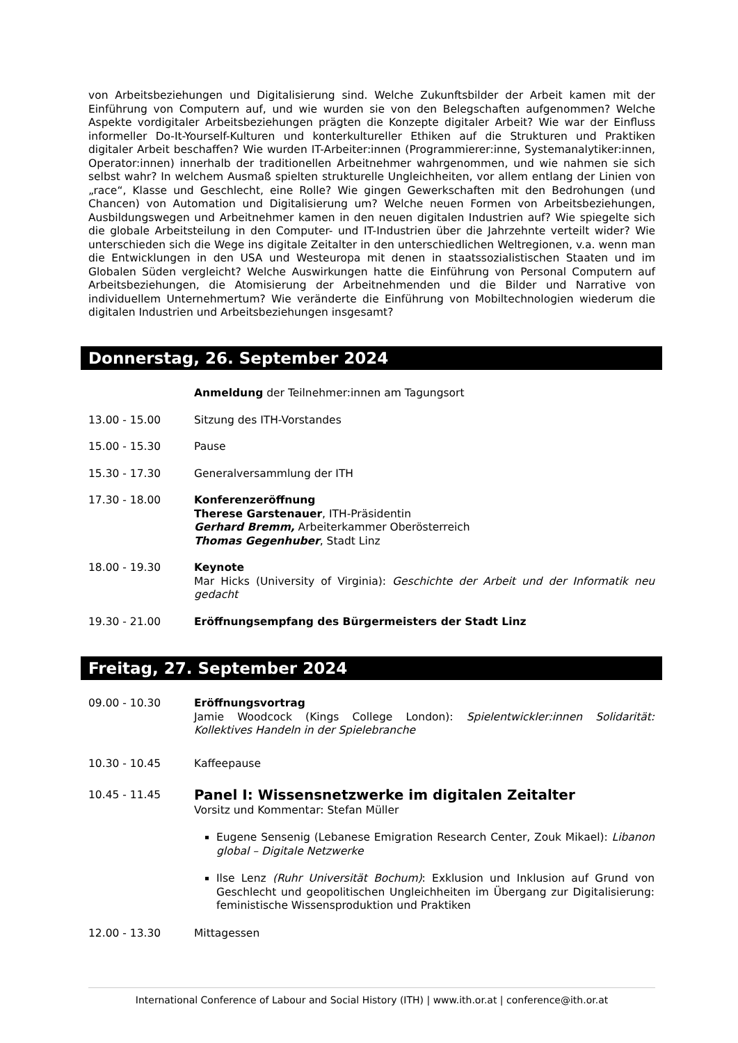von Arbeitsbeziehungen und Digitalisierung sind. Welche Zukunftsbilder der Arbeit kamen mit der Einführung von Computern auf, und wie wurden sie von den Belegschaften aufgenommen? Welche Aspekte vordigitaler Arbeitsbeziehungen prägten die Konzepte digitaler Arbeit? Wie war der Einfluss informeller Do-It-Yourself-Kulturen und konterkultureller Ethiken auf die Strukturen und Praktiken digitaler Arbeit beschaffen? Wie wurden IT-Arbeiter:innen (Programmierer:inne, Systemanalytiker:innen, Operator:innen) innerhalb der traditionellen Arbeitnehmer wahrgenommen, und wie nahmen sie sich selbst wahr? In welchem Ausmaß spielten strukturelle Ungleichheiten, vor allem entlang der Linien von „race“, Klasse und Geschlecht, eine Rolle? Wie gingen Gewerkschaften mit den Bedrohungen (und Chancen) von Automation und Digitalisierung um? Welche neuen Formen von Arbeitsbeziehungen, Ausbildungswegen und Arbeitnehmer kamen in den neuen digitalen Industrien auf? Wie spiegelte sich die globale Arbeitsteilung in den Computer- und IT-Industrien über die Jahrzehnte verteilt wider? Wie unterschieden sich die Wege ins digitale Zeitalter in den unterschiedlichen Weltregionen, v.a. wenn man die Entwicklungen in den USA und Westeuropa mit denen in staatssozialistischen Staaten und im Globalen Süden vergleicht? Welche Auswirkungen hatte die Einführung von Personal Computern auf Arbeitsbeziehungen, die Atomisierung der Arbeitnehmenden und die Bilder und Narrative von individuellem Unternehmertum? Wie veränderte die Einführung von Mobiltechnologien wiederum die digitalen Industrien und Arbeitsbeziehungen insgesamt?
Donnerstag, 26. September 2024
Anmeldung der Teilnehmer:innen am Tagungsort
13.00 - 15.00 Sitzung des ITH-Vorstandes
15.00 - 15.30 Pause
15.30 - 17.30 Generalversammlung der ITH
17.30 - 18.00 Konferenzeröffnung
Therese Garstenauer, ITH-Präsidentin
Gerhard Bremm, Arbeiterkammer Oberösterreich
Thomas Gegenhuber, Stadt Linz
18.00 - 19.30 Keynote
Mar Hicks (University of Virginia): Geschichte der Arbeit und der Informatik neu gedacht
19.30 - 21.00 Eröffnungsempfang des Bürgermeisters der Stadt Linz
Freitag, 27. September 2024
09.00 - 10.30 Eröffnungsvortrag
Jamie Woodcock (Kings College London): Spielentwickler:innen Solidarität: Kollektives Handeln in der Spielebranche
10.30 - 10.45 Kaffeepause
10.45 - 11.45
Panel I: Wissensnetzwerke im digitalen Zeitalter
Vorsitz und Kommentar: Stefan Müller
Eugene Sensenig (Lebanese Emigration Research Center, Zouk Mikael): Libanon global – Digitale Netzwerke
Ilse Lenz (Ruhr Universität Bochum): Exklusion und Inklusion auf Grund von Geschlecht und geopolitischen Ungleichheiten im Übergang zur Digitalisierung: feministische Wissensproduktion und Praktiken
12.00 - 13.30 Mittagessen
International Conference of Labour and Social History (ITH) | www.ith.or.at | conference@ith.or.at